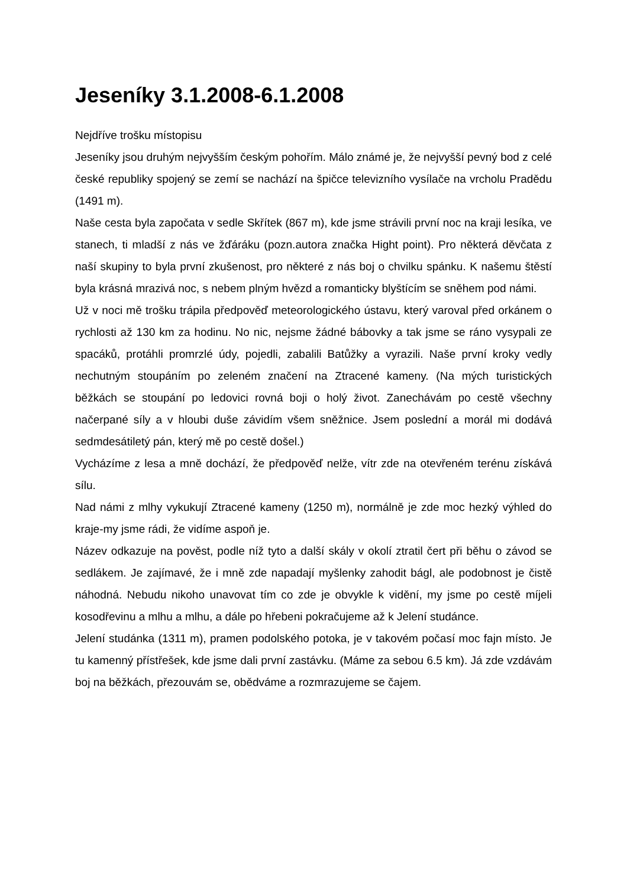Jeseníky 3.1.2008-6.1.2008
Nejdříve trošku místopisu
Jeseníky jsou druhým nejvyšším českým pohořím. Málo známé je, že nejvyšší pevný bod z celé české republiky spojený se zemí se nachází na špičce televizního vysílače na vrcholu Pradědu (1491 m).
Naše cesta byla započata v sedle Skřítek (867 m), kde jsme strávili první noc na kraji lesíka, ve stanech, ti mladší z nás ve žďáráku (pozn.autora značka Hight point). Pro některá děvčata z naší skupiny to byla první zkušenost, pro některé z nás boj o chvilku spánku. K našemu štěstí byla krásná mrazivá noc, s nebem plným hvězd a romanticky blyštícím se sněhem pod námi.
Už v noci mě trošku trápila předpověď meteorologického ústavu, který varoval před orkánem o rychlosti až 130 km za hodinu. No nic, nejsme žádné bábovky a tak jsme se ráno vysypali ze spacáků, protáhli promrzlé údy, pojedli, zabalili Batůžky a vyrazili. Naše první kroky vedly nechutným stoupáním po zeleném značení na Ztracené kameny. (Na mých turistických běžkách se stoupání po ledovici rovná boji o holý život. Zanechávám po cestě všechny načerpané síly a v hloubi duše závidím všem sněžnice. Jsem poslední a morál mi dodává sedmdesátiletý pán, který mě po cestě došel.)
Vycházíme z lesa a mně dochází, že předpověď nelže, vítr zde na otevřeném terénu získává sílu.
Nad námi z mlhy vykukují Ztracené kameny (1250 m), normálně je zde moc hezký výhled do kraje-my jsme rádi, že vidíme aspoň je.
Název odkazuje na pověst, podle níž tyto a další skály v okolí ztratil čert při běhu o závod se sedlákem. Je zajímavé, že i mně zde napadají myšlenky zahodit bágl, ale podobnost je čistě náhodná. Nebudu nikoho unavovat tím co zde je obvykle k vidění, my jsme po cestě míjeli kosodřevinu a mlhu a mlhu, a dále po hřebeni pokračujeme až k Jelení studánce.
Jelení studánka (1311 m), pramen podolského potoka, je v takovém počasí moc fajn místo. Je tu kamenný přístřešek, kde jsme dali první zastávku. (Máme za sebou 6.5 km). Já zde vzdávám boj na běžkách, přezouvám se, obědváme a rozmrazujeme se čajem.